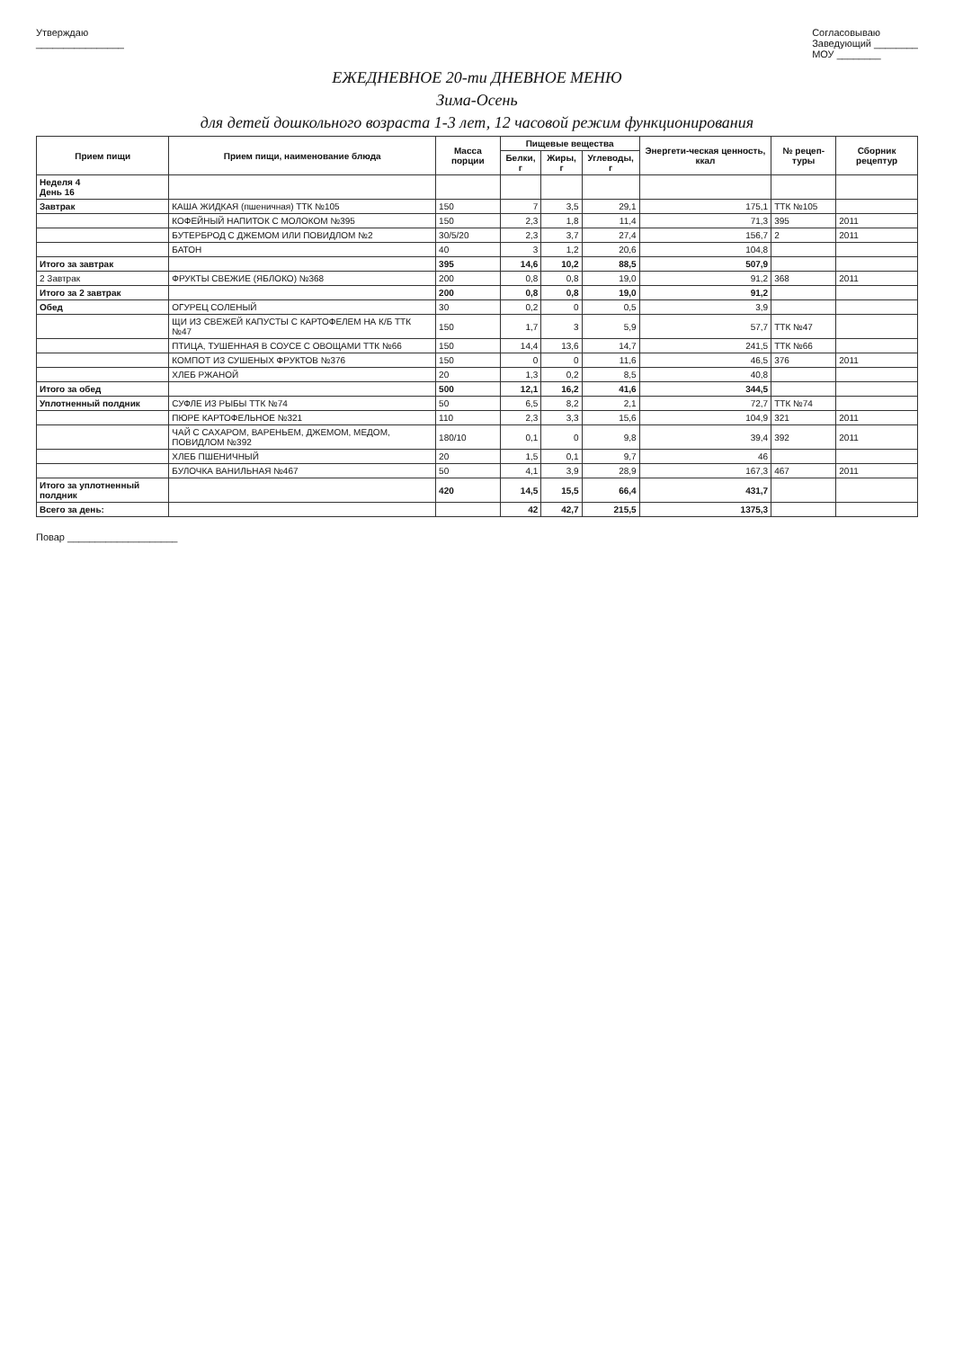Утверждаю
________________
Согласовываю
Заведующий ________
МОУ ________
ЕЖЕДНЕВНОЕ 20-ти ДНЕВНОЕ МЕНЮ
Зима-Осень
для детей дошкольного возраста 1-3 лет, 12 часовой режим функционирования
| Прием пищи | Прием пищи, наименование блюда | Масса порции | Пищевые вещества | | | Энергети-ческая ценность, ккал | № рецеп-туры | Сборник рецептур |
| --- | --- | --- | --- | --- | --- | --- | --- | --- |
| | | | Белки, г | Жиры, г | Углеводы, г | | | |
| Неделя 4 День 16 | | | | | | | | |
| Завтрак | КАША ЖИДКАЯ (пшеничная) ТТК №105 | 150 | 7 | 3,5 | 29,1 | 175,1 | ТТК №105 | |
| | КОФЕЙНЫЙ НАПИТОК С МОЛОКОМ №395 | 150 | 2,3 | 1,8 | 11,4 | 71,3 | 395 | 2011 |
| | БУТЕРБРОД С ДЖЕМОМ ИЛИ ПОВИДЛОМ №2 | 30/5/20 | 2,3 | 3,7 | 27,4 | 156,7 | 2 | 2011 |
| | БАТОН | 40 | 3 | 1,2 | 20,6 | 104,8 | | |
| Итого за завтрак | | 395 | 14,6 | 10,2 | 88,5 | 507,9 | | |
| 2 Завтрак | ФРУКТЫ СВЕЖИЕ (ЯБЛОКО) №368 | 200 | 0,8 | 0,8 | 19,0 | 91,2 | 368 | 2011 |
| Итого за 2 завтрак | | 200 | 0,8 | 0,8 | 19,0 | 91,2 | | |
| Обед | ОГУРЕЦ СОЛЕНЫЙ | 30 | 0,2 | 0 | 0,5 | 3,9 | | |
| | ЩИ ИЗ СВЕЖЕЙ КАПУСТЫ С КАРТОФЕЛЕМ НА К/Б ТТК №47 | 150 | 1,7 | 3 | 5,9 | 57,7 | ТТК №47 | |
| | ПТИЦА, ТУШЕННАЯ В СОУСЕ С ОВОЩАМИ ТТК №66 | 150 | 14,4 | 13,6 | 14,7 | 241,5 | ТТК №66 | |
| | КОМПОТ ИЗ СУШЕНЫХ ФРУКТОВ №376 | 150 | 0 | 0 | 11,6 | 46,5 | 376 | 2011 |
| | ХЛЕБ РЖАНОЙ | 20 | 1,3 | 0,2 | 8,5 | 40,8 | | |
| Итого за обед | | 500 | 12,1 | 16,2 | 41,6 | 344,5 | | |
| Уплотненный полдник | СУФЛЕ ИЗ РЫБЫ ТТК №74 | 50 | 6,5 | 8,2 | 2,1 | 72,7 | ТТК №74 | |
| | ПЮРЕ КАРТОФЕЛЬНОЕ №321 | 110 | 2,3 | 3,3 | 15,6 | 104,9 | 321 | 2011 |
| | ЧАЙ С САХАРОМ, ВАРЕНЬЕМ, ДЖЕМОМ, МЕДОМ, ПОВИДЛОМ №392 | 180/10 | 0,1 | 0 | 9,8 | 39,4 | 392 | 2011 |
| | ХЛЕБ ПШЕНИЧНЫЙ | 20 | 1,5 | 0,1 | 9,7 | 46 | | |
| | БУЛОЧКА ВАНИЛЬНАЯ №467 | 50 | 4,1 | 3,9 | 28,9 | 167,3 | 467 | 2011 |
| Итого за уплотненный полдник | | 420 | 14,5 | 15,5 | 66,4 | 431,7 | | |
| Всего за день: | | | 42 | 42,7 | 215,5 | 1375,3 | | |
Повар ____________________